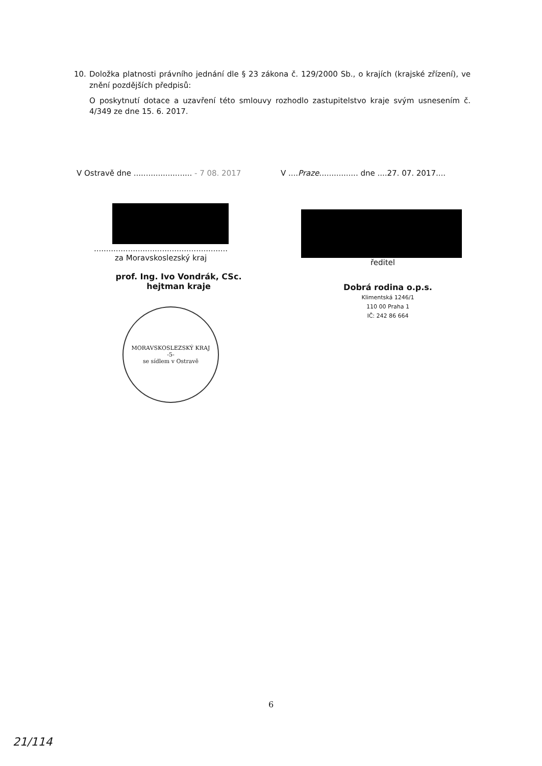10. Doložka platnosti právního jednání dle § 23 zákona č. 129/2000 Sb., o krajích (krajské zřízení), ve znění pozdějších předpisů:
O poskytnutí dotace a uzavření této smlouvy rozhodlo zastupitelstvo kraje svým usnesením č. 4/349 ze dne 15. 6. 2017.
V Ostravě dne ........................ - 7 08. 2017
.......................................................
za Moravskoslezský kraj
prof. Ing. Ivo Vondrák, CSc.
hejtman kraje
MORAVSKOSLEZSKÝ KRAJ
-5-
se sídlem v Ostravě
V ....Praze................ dne ....27. 07. 2017....
ředitel
Dobrá rodina o.p.s.
Klimentská 1246/1
110 00 Praha 1
IČ: 242 86 664
6
21/114